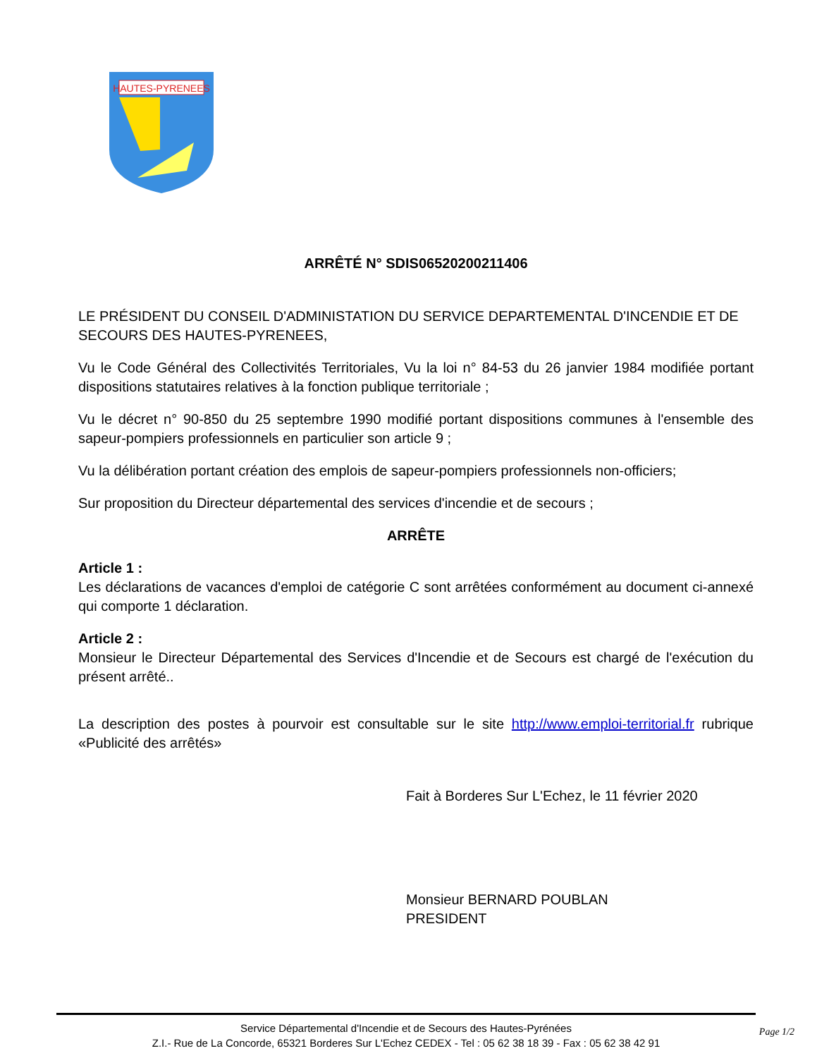HAUTES-PYRENEES
ARRÊTÉ N° SDIS06520200211406
LE PRÉSIDENT DU CONSEIL D'ADMINISTATION DU SERVICE DEPARTEMENTAL D'INCENDIE ET DE SECOURS DES HAUTES-PYRENEES,
Vu le Code Général des Collectivités Territoriales, Vu la loi n° 84-53 du 26 janvier 1984 modifiée portant dispositions statutaires relatives à la fonction publique territoriale ;
Vu le décret n° 90-850 du 25 septembre 1990 modifié portant dispositions communes à l'ensemble des sapeur-pompiers professionnels en particulier son article 9 ;
Vu la délibération portant création des emplois de sapeur-pompiers professionnels non-officiers;
Sur proposition du Directeur départemental des services d'incendie et de secours ;
ARRÊTE
Article 1 :
Les déclarations de vacances d'emploi de catégorie C sont arrêtées conformément au document ci-annexé qui comporte 1 déclaration.
Article 2 :
Monsieur le Directeur Départemental des Services d'Incendie et de Secours est chargé de l'exécution du présent arrêté..
La description des postes à pourvoir est consultable sur le site http://www.emploi-territorial.fr rubrique «Publicité des arrêtés»
Fait à Borderes Sur L'Echez, le 11 février 2020
Monsieur BERNARD POUBLAN
PRESIDENT
Service Départemental d'Incendie et de Secours des Hautes-Pyrénées
Z.I.- Rue de La Concorde, 65321 Borderes Sur L'Echez CEDEX - Tel : 05 62 38 18 39 - Fax : 05 62 38 42 91
Page 1/2